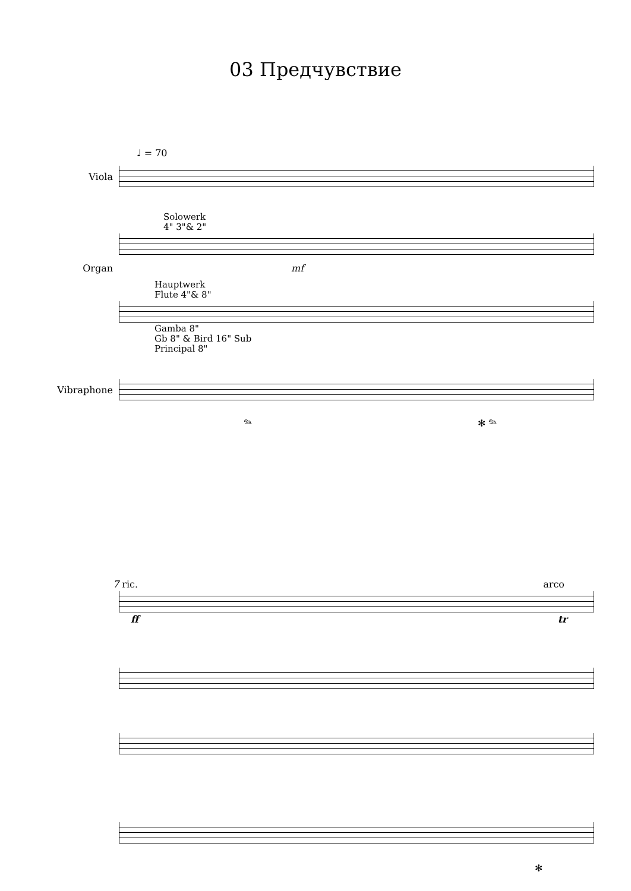03 Предчувствие
♩ = 70
Viola
Solowerk
4" 3"& 2"
Organ mf
Hauptwerk
Flute 4"& 8"
Gamba 8"
Gb 8" & Bird 16" Sub
Principal 8"
Vibraphone
𝆮 ✻ 𝆮
7 ric. arco
ff tr
✻